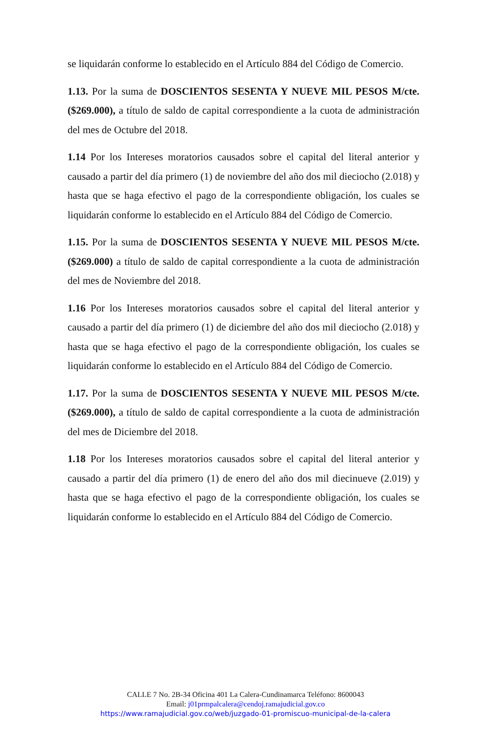se liquidarán conforme lo establecido en el Artículo 884 del Código de Comercio.
1.13. Por la suma de DOSCIENTOS SESENTA Y NUEVE MIL PESOS M/cte. ($269.000), a título de saldo de capital correspondiente a la cuota de administración del mes de Octubre del 2018.
1.14 Por los Intereses moratorios causados sobre el capital del literal anterior y causado a partir del día primero (1) de noviembre del año dos mil dieciocho (2.018) y hasta que se haga efectivo el pago de la correspondiente obligación, los cuales se liquidarán conforme lo establecido en el Artículo 884 del Código de Comercio.
1.15. Por la suma de DOSCIENTOS SESENTA Y NUEVE MIL PESOS M/cte. ($269.000) a título de saldo de capital correspondiente a la cuota de administración del mes de Noviembre del 2018.
1.16 Por los Intereses moratorios causados sobre el capital del literal anterior y causado a partir del día primero (1) de diciembre del año dos mil dieciocho (2.018) y hasta que se haga efectivo el pago de la correspondiente obligación, los cuales se liquidarán conforme lo establecido en el Artículo 884 del Código de Comercio.
1.17. Por la suma de DOSCIENTOS SESENTA Y NUEVE MIL PESOS M/cte. ($269.000), a título de saldo de capital correspondiente a la cuota de administración del mes de Diciembre del 2018.
1.18 Por los Intereses moratorios causados sobre el capital del literal anterior y causado a partir del día primero (1) de enero del año dos mil diecinueve (2.019) y hasta que se haga efectivo el pago de la correspondiente obligación, los cuales se liquidarán conforme lo establecido en el Artículo 884 del Código de Comercio.
CALLE 7 No. 2B-34 Oficina 401 La Calera-Cundinamarca Teléfono: 8600043
Email: j01prmpalcalera@cendoj.ramajudicial.gov.co
https://www.ramajudicial.gov.co/web/juzgado-01-promiscuo-municipal-de-la-calera